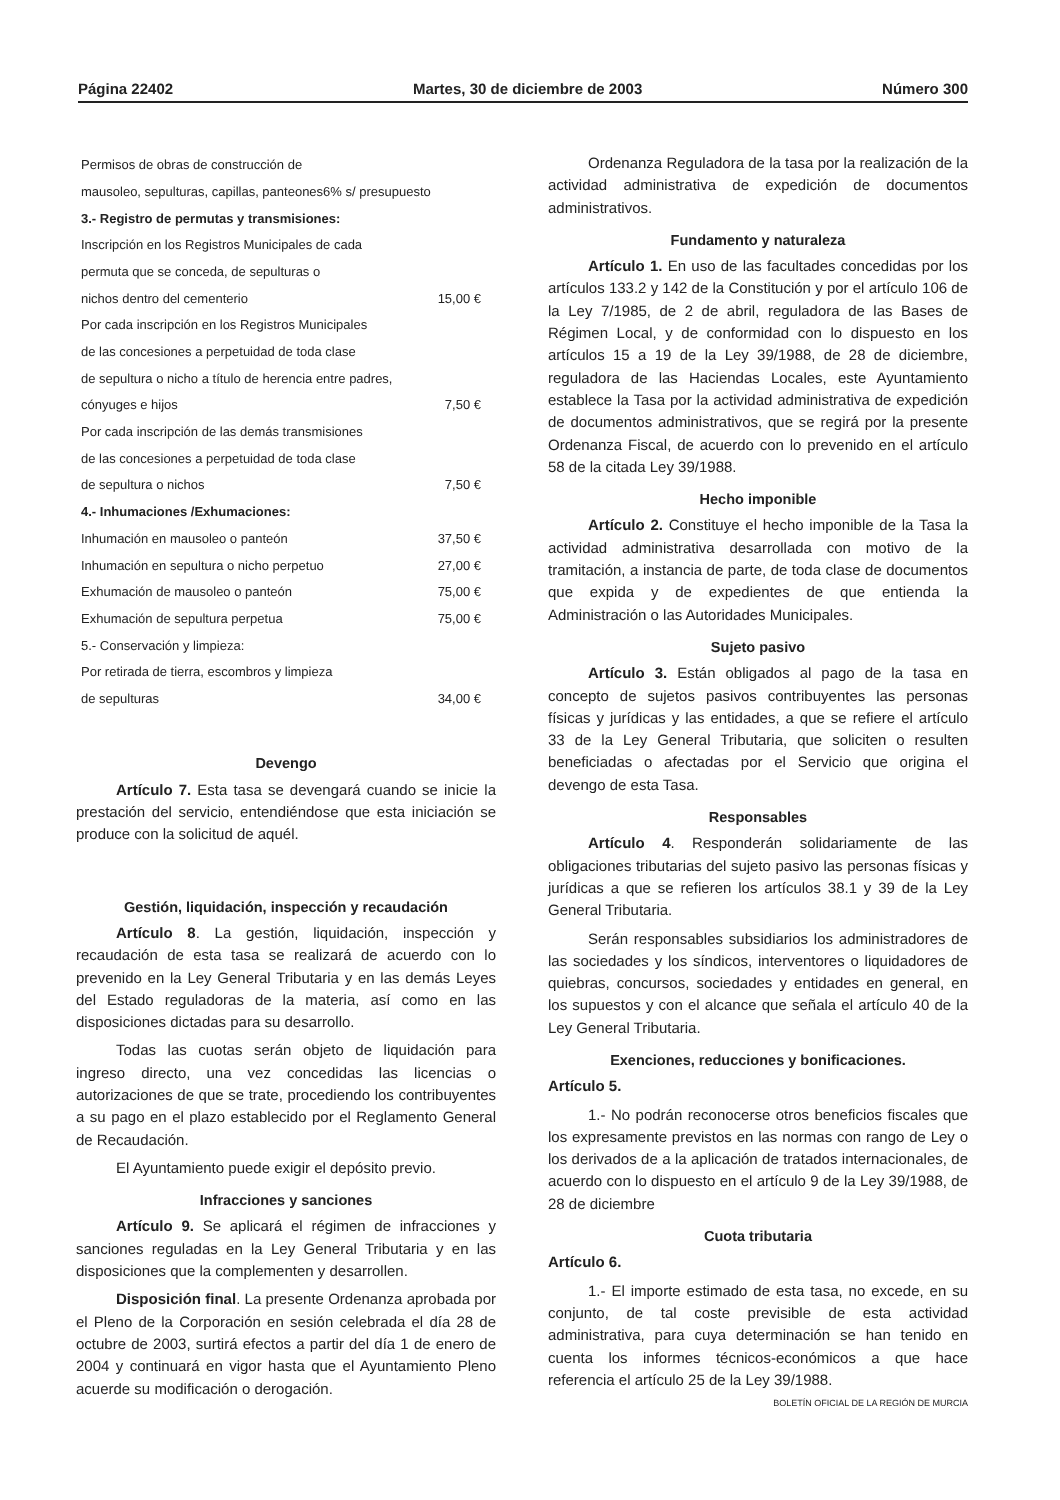Página 22402 Martes, 30 de diciembre de 2003 Número 300
| Permisos de obras de construcción de | |
| mausoleo, sepulturas, capillas, panteones6% s/ presupuesto | |
| 3.- Registro de permutas y transmisiones: | |
| Inscripción en los Registros Municipales de cada | |
| permuta que se conceda, de sepulturas o | |
| nichos dentro del cementerio | 15,00 € |
| Por cada inscripción en los Registros Municipales | |
| de las concesiones a perpetuidad de toda clase | |
| de sepultura o nicho a título de herencia entre padres, | |
| cónyuges e hijos | 7,50 € |
| Por cada inscripción de las demás transmisiones | |
| de las concesiones a perpetuidad de toda clase | |
| de sepultura o nichos | 7,50 € |
| 4.- Inhumaciones /Exhumaciones: | |
| Inhumación en mausoleo o panteón | 37,50 € |
| Inhumación en sepultura o nicho perpetuo | 27,00 € |
| Exhumación de mausoleo o panteón | 75,00 € |
| Exhumación de sepultura perpetua | 75,00 € |
| 5.- Conservación y limpieza: | |
| Por retirada de tierra, escombros y limpieza | |
| de sepulturas | 34,00 € |
Devengo
Artículo 7. Esta tasa se devengará cuando se inicie la prestación del servicio, entendiéndose que esta iniciación se produce con la solicitud de aquél.
Gestión, liquidación, inspección y recaudación
Artículo 8. La gestión, liquidación, inspección y recaudación de esta tasa se realizará de acuerdo con lo prevenido en la Ley General Tributaria y en las demás Leyes del Estado reguladoras de la materia, así como en las disposiciones dictadas para su desarrollo.
Todas las cuotas serán objeto de liquidación para ingreso directo, una vez concedidas las licencias o autorizaciones de que se trate, procediendo los contribuyentes a su pago en el plazo establecido por el Reglamento General de Recaudación.
El Ayuntamiento puede exigir el depósito previo.
Infracciones y sanciones
Artículo 9. Se aplicará el régimen de infracciones y sanciones reguladas en la Ley General Tributaria y en las disposiciones que la complementen y desarrollen.
Disposición final. La presente Ordenanza aprobada por el Pleno de la Corporación en sesión celebrada el día 28 de octubre de 2003, surtirá efectos a partir del día 1 de enero de 2004 y continuará en vigor hasta que el Ayuntamiento Pleno acuerde su modificación o derogación.
Ordenanza Reguladora de la tasa por la realización de la actividad administrativa de expedición de documentos administrativos.
Fundamento y naturaleza
Artículo 1. En uso de las facultades concedidas por los artículos 133.2 y 142 de la Constitución y por el artículo 106 de la Ley 7/1985, de 2 de abril, reguladora de las Bases de Régimen Local, y de conformidad con lo dispuesto en los artículos 15 a 19 de la Ley 39/1988, de 28 de diciembre, reguladora de las Haciendas Locales, este Ayuntamiento establece la Tasa por la actividad administrativa de expedición de documentos administrativos, que se regirá por la presente Ordenanza Fiscal, de acuerdo con lo prevenido en el artículo 58 de la citada Ley 39/1988.
Hecho imponible
Artículo 2. Constituye el hecho imponible de la Tasa la actividad administrativa desarrollada con motivo de la tramitación, a instancia de parte, de toda clase de documentos que expida y de expedientes de que entienda la Administración o las Autoridades Municipales.
Sujeto pasivo
Artículo 3. Están obligados al pago de la tasa en concepto de sujetos pasivos contribuyentes las personas físicas y jurídicas y las entidades, a que se refiere el artículo 33 de la Ley General Tributaria, que soliciten o resulten beneficiadas o afectadas por el Servicio que origina el devengo de esta Tasa.
Responsables
Artículo 4. Responderán solidariamente de las obligaciones tributarias del sujeto pasivo las personas físicas y jurídicas a que se refieren los artículos 38.1 y 39 de la Ley General Tributaria.
Serán responsables subsidiarios los administradores de las sociedades y los síndicos, interventores o liquidadores de quiebras, concursos, sociedades y entidades en general, en los supuestos y con el alcance que señala el artículo 40 de la Ley General Tributaria.
Exenciones, reducciones y bonificaciones.
Artículo 5.
1.- No podrán reconocerse otros beneficios fiscales que los expresamente previstos en las normas con rango de Ley o los derivados de a la aplicación de tratados internacionales, de acuerdo con lo dispuesto en el artículo 9 de la Ley 39/1988, de 28 de diciembre
Cuota tributaria
Artículo 6.
1.- El importe estimado de esta tasa, no excede, en su conjunto, de tal coste previsible de esta actividad administrativa, para cuya determinación se han tenido en cuenta los informes técnicos-económicos a que hace referencia el artículo 25 de la Ley 39/1988.
BOLETÍN OFICIAL DE LA REGIÓN DE MURCIA